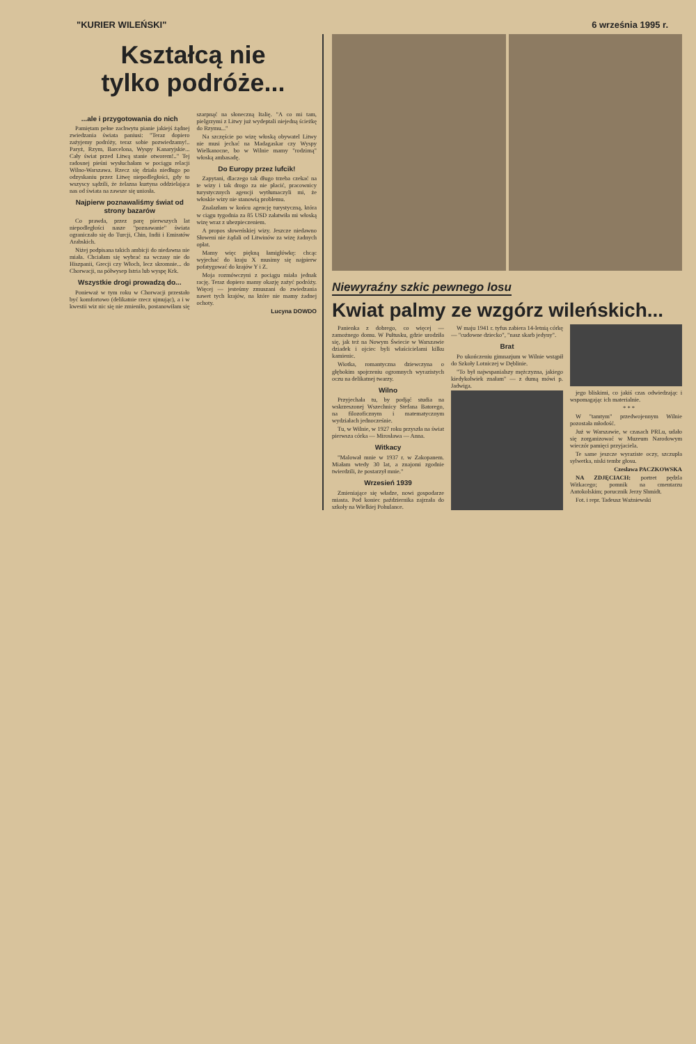"KURIER WILEŃSKI" 6 września 1995 r.
Kształcą nie
tylko podróże...
...ale i przygotowania do nich
Pamiętam pełne zachwytu pianie jakiejś żądnej zwiedzania świata paniusi: "Teraz dopiero zażyjemy podróży, teraz sobie pozwiedzamy!.. Paryż, Rzym, Barcelona, Wyspy Kanaryjskie... Cały świat przed Litwą stanie otworem!.." Tej radosnej pieśni wysłuchałam w pociągu relacji Wilno-Warszawa. Rzecz się działa niedługo po odzyskaniu przez Litwę niepodległości, gdy to wszyscy sądzili, że żelazna kurtyna oddzielająca nas od świata na zawsze się uniosła.
Najpierw poznawaliśmy świat od strony bazarów
Co prawda, przez parę pierwszych lat niepodległości nasze "poznawanie" świata ograniczało się do Turcji, Chin, Indii i Emiratów Arabskich.
Niżej podpisana takich ambicji do niedawna nie miała. Chciałam się wybrać na wczasy nie do Hiszpanii, Grecji czy Włoch, lecz skromnie... do Chorwacji, na półwysep Istria lub wyspę Krk.
Wszystkie drogi prowadzą do...
Ponieważ w tym roku w Chorwacji przestało być komfortowo (delikatnie rzecz ujmując), a i w kwestii wiz nic się nie zmieniło, postanowiłam się szarpnąć na słoneczną Italię. "A co mi tam, pielgrzymi z Litwy już wydeptali niejedną ścieżkę do Rzymu..."
Na szczęście po wizę włoską obywatel Litwy nie musi jechać na Madagaskar czy Wyspy Wielkanocne, bo w Wilnie mamy "rodzimą" włoską ambasadę.
Do Europy przez lufcik!
Zapytani, dlaczego tak długo trzeba czekać na te wizy i tak drogo za nie płacić, pracownicy turystycznych agencji wytłumaczyli mi, że włoskie wizy nie stanowią problemu.
Znalazłam w końcu agencję turystyczną, która w ciągu tygodnia za 85 USD załatwiła mi włoską wizę wraz z ubezpieczeniem.
A propos słoweńskiej wizy. Jeszcze niedawno Słoweni nie żądali od Litwinów za wizę żadnych opłat.
Mamy więc piękną łamigłówkę: chcąc wyjechać do kraju X musimy się najpierw pofatygować do krajów Y i Z.
Moja rozmówczyni z pociągu miała jednak rację. Teraz dopiero mamy okazję zażyć podróży. Więcej — jesteśmy zmuszani do zwiedzania nawet tych krajów, na które nie mamy żadnej ochoty.
Lucyna DOWDO
Niewyraźny szkic pewnego losu
Kwiat palmy ze wzgórz wileńskich...
Panienka z dobrego, co więcej — zamożnego domu. W Pułtusku, gdzie urodziła się, jak też na Nowym Świecie w Warszawie dziadek i ojciec byli właścicielami kilku kamienic.
Wiotka, romantyczna dziewczyna o głębokim spojrzeniu ogromnych wyrazistych oczu na delikatnej twarzy.
Wilno
Przyjechała tu, by podjąć studia na wskrzeszonej Wszechnicy Stefana Batorego, na filozoficznym i matematycznym wydziałach jednocześnie.
Tu, w Wilnie, w 1927 roku przyszła na świat pierwsza córka — Mirosława — Anna.
Witkacy
"Malował mnie w 1937 r. w Zakopanem. Miałam wtedy 30 lat, a znajomi zgodnie twierdzili, że postarzył mnie."
Wrzesień 1939
Zmieniające się władze, nowi gospodarze miasta. Pod koniec października zajrzała do szkoły na Wielkiej Pohulance.
W maju 1941 r. tyfus zabiera 14-letnią córkę — "cudowne dziecko", "nasz skarb jedyny".
Brat
Po ukończeniu gimnazjum w Wilnie wstąpił do Szkoły Lotniczej w Dęblinie.
"To był najwspanialszy mężczyzna, jakiego kiedykolwiek znałam" — z dumą mówi p. Jadwiga.
jego bliskimi, co jakiś czas odwiedzając i wspomagając ich materialnie.
* * *
W "tamtym" przedwojennym Wilnie pozostała młodość.
Już w Warszawie, w czasach PRLu, udało się zorganizować w Muzeum Narodowym wieczór pamięci przyjaciela.
Te same jeszcze wyraziste oczy, szczupła sylwetka, niski tembr głosu.
Czesława PACZKOWSKA
NA ZDJĘCIACH: portret pędzla Witkacego; pomnik na cmentarzu Antokolskim; porucznik Jerzy Shmidt.
Fot. i repr. Tadeusz Ważniewski